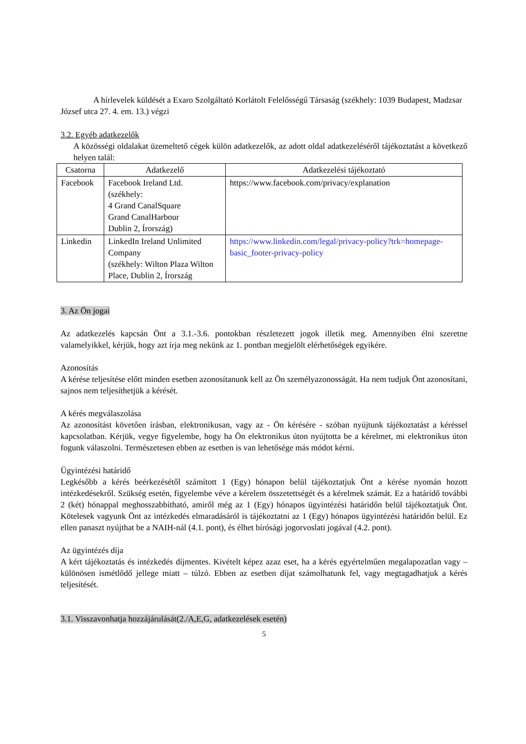A hírlevelek küldését a Exaro Szolgáltató Korlátolt Felelősségű Társaság (székhely: 1039 Budapest, Madzsar József utca 27. 4. em. 13.) végzi
3.2. Egyéb adatkezelők
A közösségi oldalakat üzemeltető cégek külön adatkezelők, az adott oldal adatkezeléséről tájékoztatást a következő helyen talál:
| Csatorna | Adatkezelő | Adatkezelési tájékoztató |
| Facebook | Facebook Ireland Ltd. (székhely: 4 Grand CanalSquare Grand CanalHarbour Dublin 2, Írország) | https://www.facebook.com/privacy/explanation |
| Linkedin | LinkedIn Ireland Unlimited Company (székhely: Wilton Plaza Wilton Place, Dublin 2, Írország | https://www.linkedin.com/legal/privacy-policy?trk=homepage-basic_footer-privacy-policy |
3. Az Ön jogai
Az adatkezelés kapcsán Önt a 3.1.-3.6. pontokban részletezett jogok illetik meg. Amennyiben élni szeretne valamelyikkel, kérjük, hogy azt írja meg nekünk az 1. pontban megjelölt elérhetőségek egyikére.
Azonosítás
A kérése teljesítése előtt minden esetben azonosítanunk kell az Ön személyazonosságát. Ha nem tudjuk Önt azonosítani, sajnos nem teljesíthetjük a kérését.
A kérés megválaszolása
Az azonosítást követően írásban, elektronikusan, vagy az - Ön kérésére - szóban nyújtunk tájékoztatást a kéréssel kapcsolatban. Kérjük, vegye figyelembe, hogy ha Ön elektronikus úton nyújtotta be a kérelmet, mi elektronikus úton fogunk válaszolni. Természetesen ebben az esetben is van lehetősége más módot kérni.
Ügyintézési határidő
Legkésőbb a kérés beérkezésétől számított 1 (Egy) hónapon belül tájékoztatjuk Önt a kérése nyomán hozott intézkedésekről. Szükség esetén, figyelembe véve a kérelem összetettségét és a kérelmek számát. Ez a határidő további 2 (két) hónappal meghosszabbítható, amiről még az 1 (Egy) hónapos ügyintézési határidőn belül tájékoztatjuk Önt. Kötelesek vagyunk Önt az intézkedés elmaradásáról is tájékoztatni az 1 (Egy) hónapos ügyintézési határidőn belül. Ez ellen panaszt nyújthat be a NAIH-nál (4.1. pont), és élhet bírósági jogorvoslati jogával (4.2. pont).
Az ügyintézés díja
A kért tájékoztatás és intézkedés díjmentes. Kivételt képez azaz eset, ha a kérés egyértelműen megalapozatlan vagy – különösen ismétlődő jellege miatt – túlzó. Ebben az esetben díjat számolhatunk fel, vagy megtagadhatjuk a kérés teljesítését.
3.1. Visszavonhatja hozzájárulását(2./A,E,G, adatkezelések esetén)
5